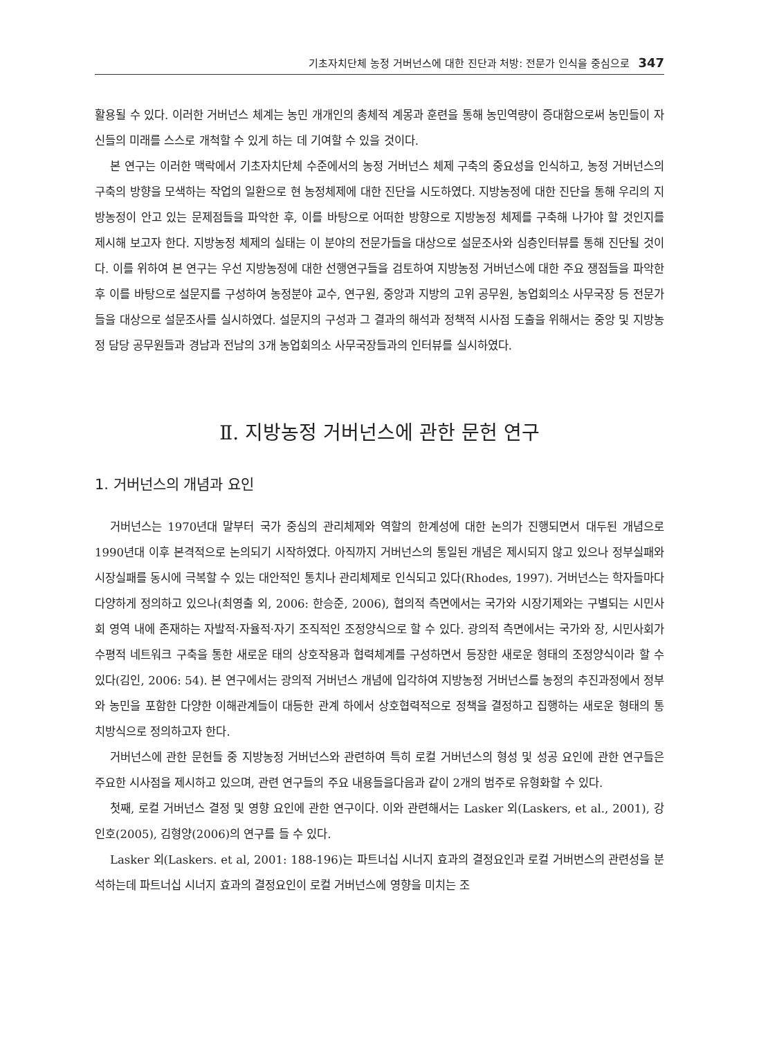기초자치단체 농정 거버넌스에 대한 진단과 처방: 전문가 인식을 중심으로 347
활용될 수 있다. 이러한 거버넌스 체계는 농민 개개인의 총체적 계몽과 훈련을 통해 농민역량이 증대함으로써 농민들이 자신들의 미래를 스스로 개척할 수 있게 하는 데 기여할 수 있을 것이다.
본 연구는 이러한 맥락에서 기초자치단체 수준에서의 농정 거버넌스 체제 구축의 중요성을 인식하고, 농정 거버넌스의 구축의 방향을 모색하는 작업의 일환으로 현 농정체제에 대한 진단을 시도하였다. 지방농정에 대한 진단을 통해 우리의 지방농정이 안고 있는 문제점들을 파악한 후, 이를 바탕으로 어떠한 방향으로 지방농정 체제를 구축해 나가야 할 것인지를 제시해 보고자 한다. 지방농정 체제의 실태는 이 분야의 전문가들을 대상으로 설문조사와 심층인터뷰를 통해 진단될 것이다. 이를 위하여 본 연구는 우선 지방농정에 대한 선행연구들을 검토하여 지방농정 거버넌스에 대한 주요 쟁점들을 파악한 후 이를 바탕으로 설문지를 구성하여 농정분야 교수, 연구원, 중앙과 지방의 고위 공무원, 농업회의소 사무국장 등 전문가들을 대상으로 설문조사를 실시하였다. 설문지의 구성과 그 결과의 해석과 정책적 시사점 도출을 위해서는 중앙 및 지방농정 담당 공무원들과 경남과 전남의 3개 농업회의소 사무국장들과의 인터뷰를 실시하였다.
Ⅱ. 지방농정 거버넌스에 관한 문헌 연구
1. 거버넌스의 개념과 요인
거버넌스는 1970년대 말부터 국가 중심의 관리체제와 역할의 한계성에 대한 논의가 진행되면서 대두된 개념으로 1990년대 이후 본격적으로 논의되기 시작하였다. 아직까지 거버넌스의 통일된 개념은 제시되지 않고 있으나 정부실패와 시장실패를 동시에 극복할 수 있는 대안적인 통치나 관리체제로 인식되고 있다(Rhodes, 1997). 거버넌스는 학자들마다 다양하게 정의하고 있으나(최영출 외, 2006: 한승준, 2006), 협의적 측면에서는 국가와 시장기제와는 구별되는 시민사회 영역 내에 존재하는 자발적·자율적·자기 조직적인 조정양식으로 할 수 있다. 광의적 측면에서는 국가와 장, 시민사회가 수평적 네트워크 구축을 통한 새로운 태의 상호작용과 협력체계를 구성하면서 등장한 새로운 형태의 조정양식이라 할 수 있다(김인, 2006: 54). 본 연구에서는 광의적 거버넌스 개념에 입각하여 지방농정 거버넌스를 농정의 추진과정에서 정부와 농민을 포함한 다양한 이해관계들이 대등한 관계 하에서 상호협력적으로 정책을 결정하고 집행하는 새로운 형태의 통치방식으로 정의하고자 한다.
거버넌스에 관한 문헌들 중 지방농정 거버넌스와 관련하여 특히 로컬 거버넌스의 형성 및 성공 요인에 관한 연구들은 주요한 시사점을 제시하고 있으며, 관련 연구들의 주요 내용들을다음과 같이 2개의 범주로 유형화할 수 있다.
첫째, 로컬 거버넌스 결정 및 영향 요인에 관한 연구이다. 이와 관련해서는 Lasker 외(Laskers, et al., 2001), 강인호(2005), 김형양(2006)의 연구를 들 수 있다.
Lasker 외(Laskers. et al, 2001: 188-196)는 파트너십 시너지 효과의 결정요인과 로컬 거버번스의 관련성을 분석하는데 파트너십 시너지 효과의 결정요인이 로컬 거버넌스에 영향을 미치는 조